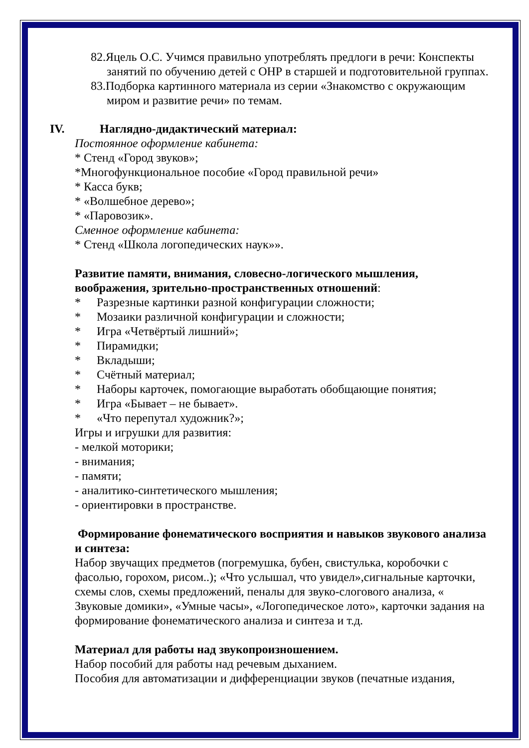82.Яцель О.С. Учимся правильно употреблять предлоги в речи: Конспекты занятий по обучению детей с ОНР в старшей и подготовительной группах.
83.Подборка картинного материала из серии «Знакомство с окружающим миром и развитие речи» по темам.
IV. Наглядно-дидактический материал:
Постоянное оформление кабинета:
* Стенд «Город звуков»;
*Многофункциональное пособие «Город правильной речи»
* Касса букв;
* «Волшебное дерево»;
* «Паровозик».
Сменное оформление кабинета:
* Стенд «Школа логопедических наук»».
Развитие памяти, внимания, словесно-логического мышления, воображения, зрительно-пространственных отношений:
* Разрезные картинки разной конфигурации сложности;
* Мозаики различной конфигурации и сложности;
* Игра «Четвёртый лишний»;
* Пирамидки;
* Вкладыши;
* Счётный материал;
* Наборы карточек, помогающие выработать обобщающие понятия;
* Игра «Бывает – не бывает».
* «Что перепутал художник?»;
Игры и игрушки для развития:
- мелкой моторики;
- внимания;
- памяти;
- аналитико-синтетического мышления;
- ориентировки в пространстве.
Формирование фонематического восприятия и навыков звукового анализа и синтеза:
Набор звучащих предметов (погремушка, бубен, свистулька, коробочки с фасолью, горохом, рисом..); «Что услышал, что увидел»,сигнальные карточки, схемы слов, схемы предложений, пеналы для звуко-слогового анализа, « Звуковые домики», «Умные часы», «Логопедическое лото», карточки задания на формирование фонематического анализа и синтеза и т.д.
Материал для работы над звукопроизношением.
Набор пособий для работы над речевым дыханием.
Пособия для автоматизации и дифференциации звуков (печатные издания,